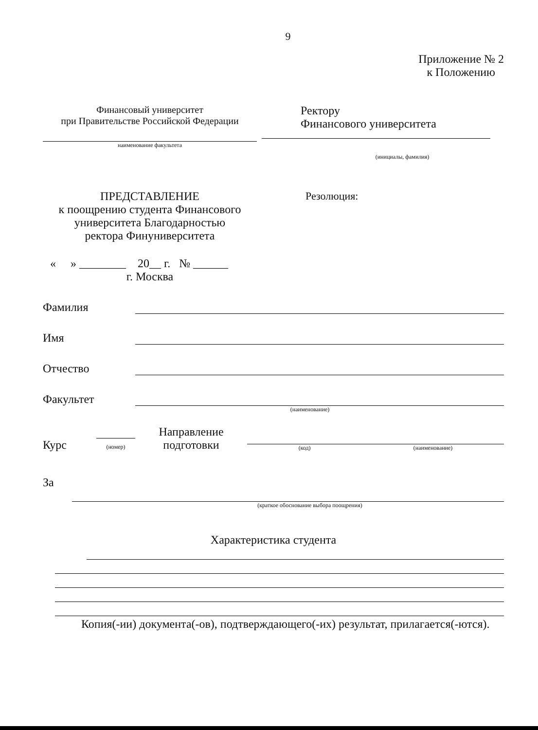9
Приложение № 2
к Положению
Финансовый университет
при Правительстве Российской Федерации
наименование факультета
Ректору
Финансового университета
(инициалы, фамилия)
ПРЕДСТАВЛЕНИЕ
к поощрению студента Финансового университета Благодарностью
ректора Финуниверситета
« » ________ 20__ г. № ______
г. Москва
Резолюция:
Фамилия
Имя
Отчество
Факультет
(наименование)
Курс (номер) Направление подготовки (код) (наименование)
За
(краткое обоснование выбора поощрения)
Характеристика студента
Копия(-ии) документа(-ов), подтверждающего(-их) результат, прилагается(-ются).